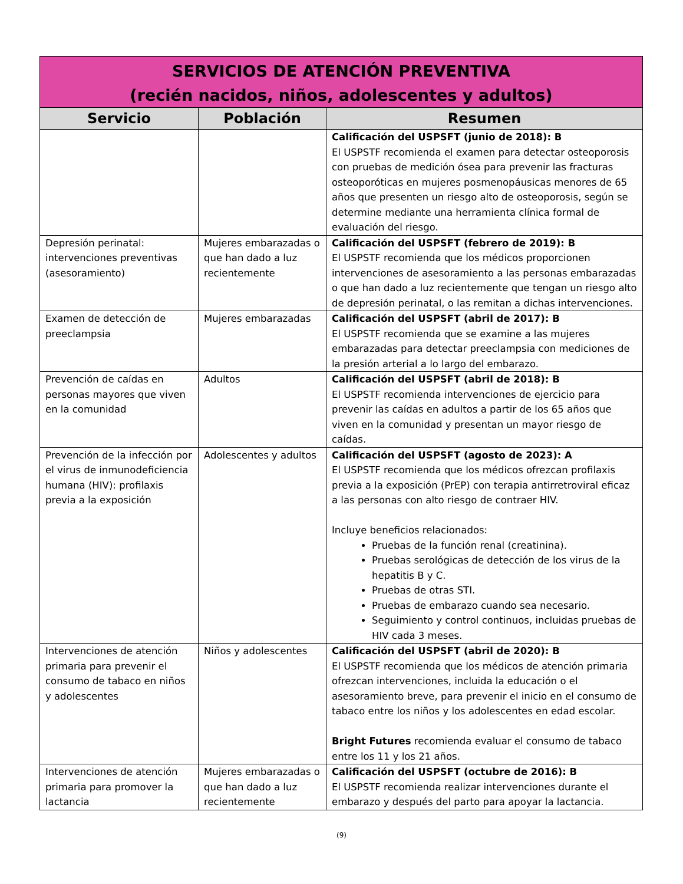| SERVICIOS DE ATENCIÓN PREVENTIVA (recién nacidos, niños, adolescentes y adultos) | | |
| Servicio | Población | Resumen |
| | | Calificación del USPSFT (junio de 2018): B El USPSTF recomienda el examen para detectar osteoporosis con pruebas de medición ósea para prevenir las fracturas osteoporóticas en mujeres posmenopáusicas menores de 65 años que presenten un riesgo alto de osteoporosis, según se determine mediante una herramienta clínica formal de evaluación del riesgo. |
| Depresión perinatal: intervenciones preventivas (asesoramiento) | Mujeres embarazadas o que han dado a luz recientemente | Calificación del USPSFT (febrero de 2019): B El USPSTF recomienda que los médicos proporcionen intervenciones de asesoramiento a las personas embarazadas o que han dado a luz recientemente que tengan un riesgo alto de depresión perinatal, o las remitan a dichas intervenciones. |
| Examen de detección de preeclampsia | Mujeres embarazadas | Calificación del USPSFT (abril de 2017): B El USPSTF recomienda que se examine a las mujeres embarazadas para detectar preeclampsia con mediciones de la presión arterial a lo largo del embarazo. |
| Prevención de caídas en personas mayores que viven en la comunidad | Adultos | Calificación del USPSFT (abril de 2018): B El USPSTF recomienda intervenciones de ejercicio para prevenir las caídas en adultos a partir de los 65 años que viven en la comunidad y presentan un mayor riesgo de caídas. |
| Prevención de la infección por el virus de inmunodeficiencia humana (HIV): profilaxis previa a la exposición | Adolescentes y adultos | Calificación del USPSFT (agosto de 2023): A El USPSTF recomienda que los médicos ofrezcan profilaxis previa a la exposición (PrEP) con terapia antirretroviral eficaz a las personas con alto riesgo de contraer HIV. Incluye beneficios relacionados: Pruebas de la función renal (creatinina). Pruebas serológicas de detección de los virus de la hepatitis B y C. Pruebas de otras STI. Pruebas de embarazo cuando sea necesario. Seguimiento y control continuos, incluidas pruebas de HIV cada 3 meses. |
| Intervenciones de atención primaria para prevenir el consumo de tabaco en niños y adolescentes | Niños y adolescentes | Calificación del USPSFT (abril de 2020): B El USPSTF recomienda que los médicos de atención primaria ofrezcan intervenciones, incluida la educación o el asesoramiento breve, para prevenir el inicio en el consumo de tabaco entre los niños y los adolescentes en edad escolar. Bright Futures recomienda evaluar el consumo de tabaco entre los 11 y los 21 años. |
| Intervenciones de atención primaria para promover la lactancia | Mujeres embarazadas o que han dado a luz recientemente | Calificación del USPSFT (octubre de 2016): B El USPSTF recomienda realizar intervenciones durante el embarazo y después del parto para apoyar la lactancia. |
(9)